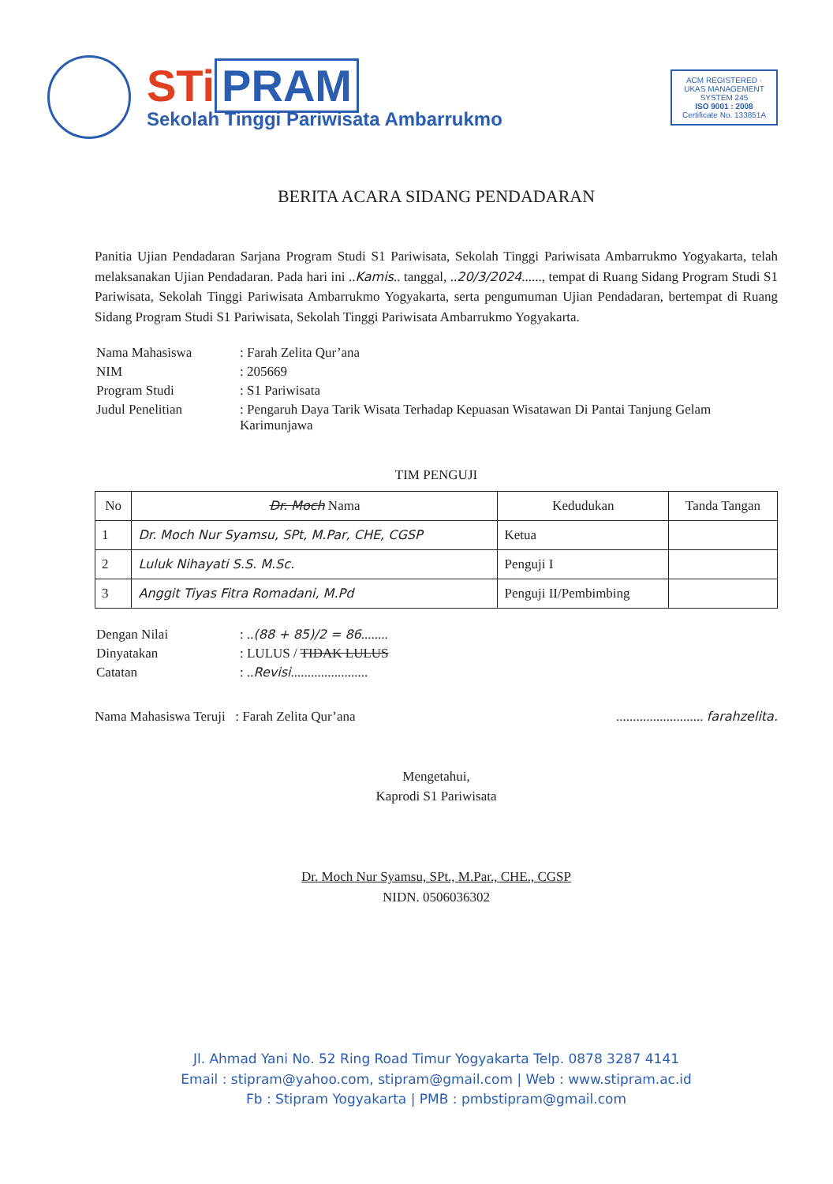STi PRAM
Sekolah Tinggi Pariwisata Ambarrukmo
ACM REGISTERED · UKAS MANAGEMENT SYSTEM 245
ISO 9001 : 2008
Certificate No. 133851A
BERITA ACARA SIDANG PENDADARAN
Panitia Ujian Pendadaran Sarjana Program Studi S1 Pariwisata, Sekolah Tinggi Pariwisata Ambarrukmo Yogyakarta, telah melaksanakan Ujian Pendadaran. Pada hari ini ..Kamis.. tanggal, ..20/3/2024......, tempat di Ruang Sidang Program Studi S1 Pariwisata, Sekolah Tinggi Pariwisata Ambarrukmo Yogyakarta, serta pengumuman Ujian Pendadaran, bertempat di Ruang Sidang Program Studi S1 Pariwisata, Sekolah Tinggi Pariwisata Ambarrukmo Yogyakarta.
| Nama Mahasiswa | : Farah Zelita Qur’ana |
| NIM | : 205669 |
| Program Studi | : S1 Pariwisata |
| Judul Penelitian | : Pengaruh Daya Tarik Wisata Terhadap Kepuasan Wisatawan Di Pantai Tanjung Gelam Karimunjawa |
TIM PENGUJI
| No | Dr. Moch Nama | Kedudukan | Tanda Tangan |
| --- | --- | --- | --- |
| 1 | Dr. Moch Nur Syamsu, SPt, M.Par, CHE, CGSP | Ketua | |
| 2 | Luluk Nihayati S.S. M.Sc. | Penguji I | |
| 3 | Anggit Tiyas Fitra Romadani, M.Pd | Penguji II/Pembimbing | |
| Dengan Nilai | : .. (88 + 85)/2 = 86 ........ |
| Dinyatakan | : LULUS / TIDAK LULUS |
| Catatan | : .. Revisi ....................... |
Nama Mahasiswa Teruji : Farah Zelita Qur’ana .......................... farahzelita.
Mengetahui,
Kaprodi S1 Pariwisata
Dr. Moch Nur Syamsu, SPt., M.Par., CHE., CGSP
NIDN. 0506036302
Jl. Ahmad Yani No. 52 Ring Road Timur Yogyakarta Telp. 0878 3287 4141
Email : stipram@yahoo.com, stipram@gmail.com | Web : www.stipram.ac.id
Fb : Stipram Yogyakarta | PMB : pmbstipram@gmail.com